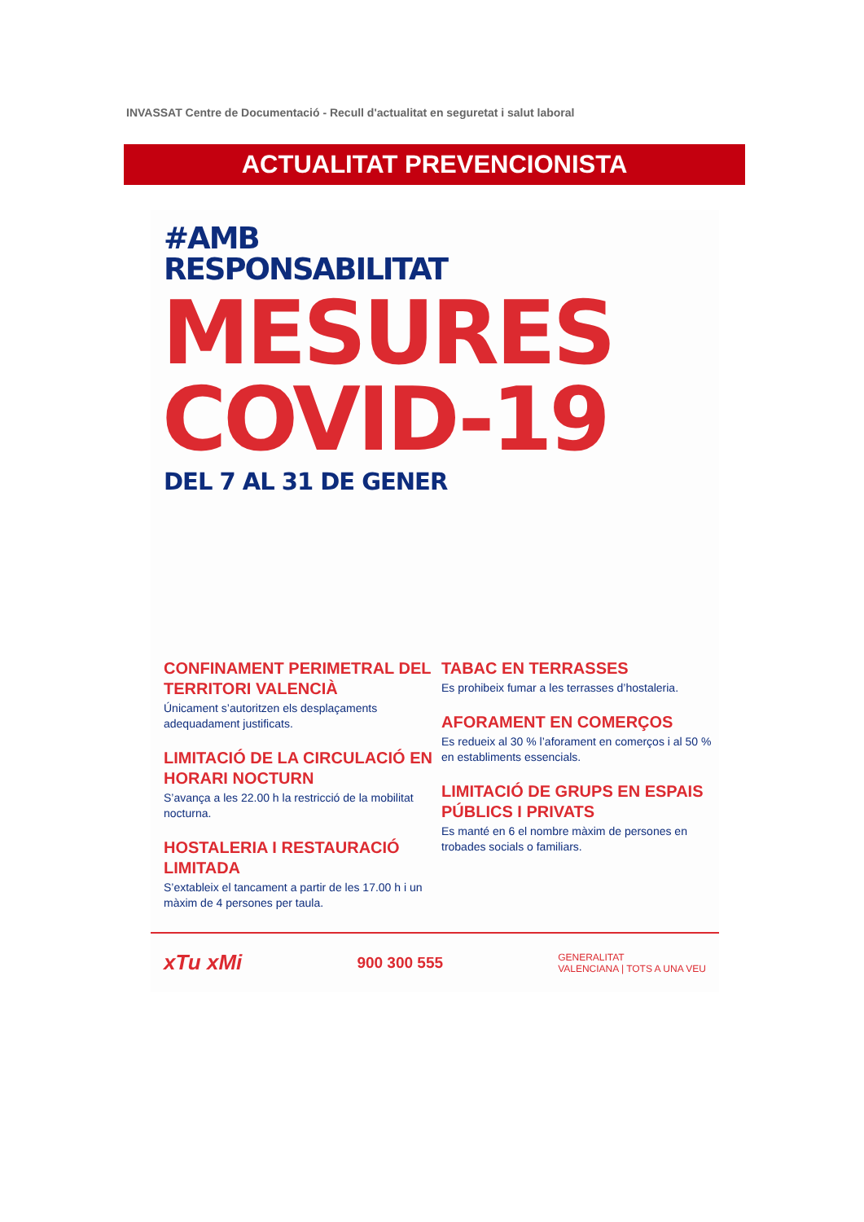INVASSAT Centre de Documentació - Recull d'actualitat en seguretat i salut laboral
ACTUALITAT PREVENCIONISTA
#AMB
RESPONSABILITAT
MESURES
COVID-19
DEL 7 AL 31 DE GENER
CONFINAMENT PERIMETRAL DEL TERRITORI VALENCIÀ
Únicament s’autoritzen els desplaçaments adequadament justificats.
LIMITACIÓ DE LA CIRCULACIÓ EN HORARI NOCTURN
S’avança a les 22.00 h la restricció de la mobilitat nocturna.
HOSTALERIA I RESTAURACIÓ LIMITADA
S’extableix el tancament a partir de les 17.00 h i un màxim de 4 persones per taula.
TABAC EN TERRASSES
Es prohibeix fumar a les terrasses d’hostaleria.
AFORAMENT EN COMERÇOS
Es redueix al 30 % l’aforament en comerços i al 50 % en establiments essencials.
LIMITACIÓ DE GRUPS EN ESPAIS PÚBLICS I PRIVATS
Es manté en 6 el nombre màxim de persones en trobades socials o familiars.
xTu xMi 900 300 555 GENERALITAT
VALENCIANA | TOTS A UNA VEU